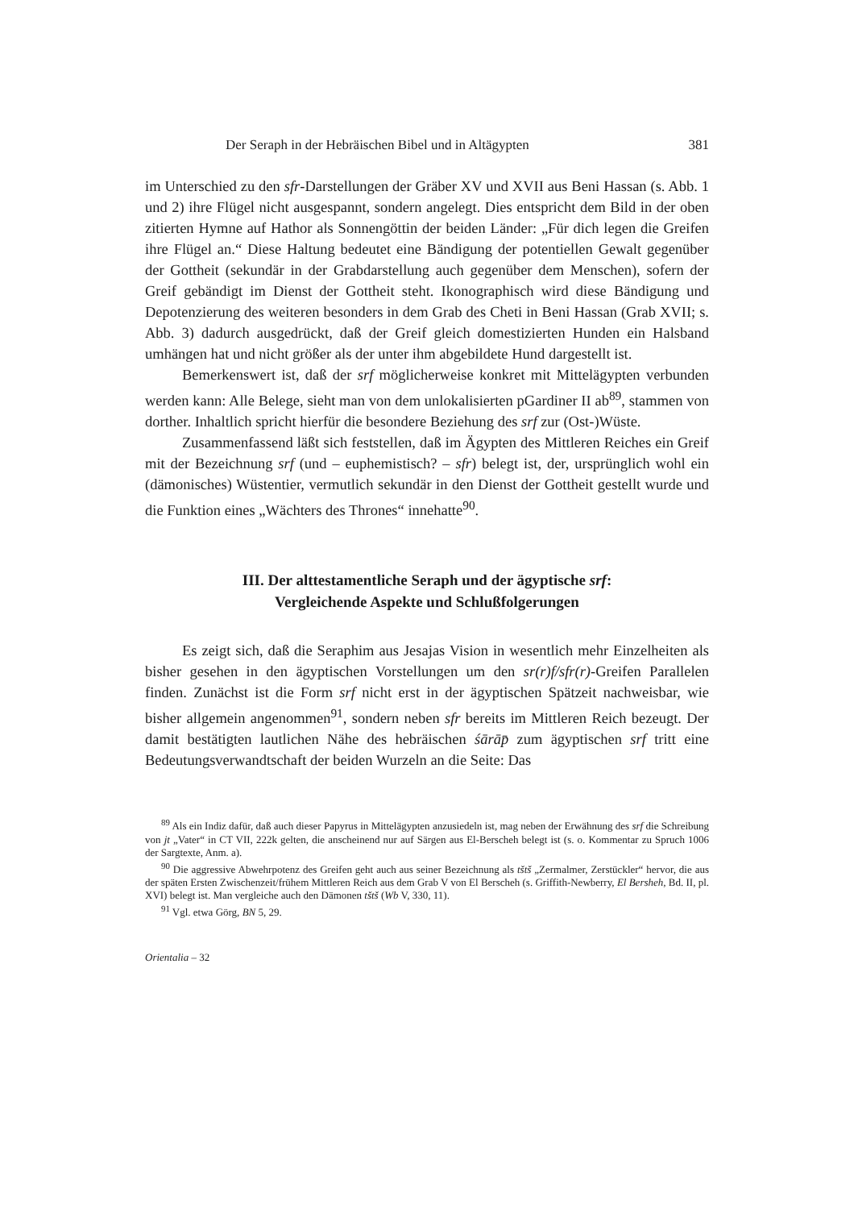Der Seraph in der Hebräischen Bibel und in Altägypten 381
im Unterschied zu den sfr-Darstellungen der Gräber XV und XVII aus Beni Hassan (s. Abb. 1 und 2) ihre Flügel nicht ausgespannt, sondern angelegt. Dies entspricht dem Bild in der oben zitierten Hymne auf Hathor als Sonnengöttin der beiden Länder: „Für dich legen die Greifen ihre Flügel an.“ Diese Haltung bedeutet eine Bändigung der potentiellen Gewalt gegenüber der Gottheit (sekundär in der Grabdarstellung auch gegenüber dem Menschen), sofern der Greif gebändigt im Dienst der Gottheit steht. Ikonographisch wird diese Bändigung und Depotenzierung des weiteren besonders in dem Grab des Cheti in Beni Hassan (Grab XVII; s. Abb. 3) dadurch ausgedrückt, daß der Greif gleich domestizierten Hunden ein Halsband umhängen hat und nicht größer als der unter ihm abgebildete Hund dargestellt ist.
Bemerkenswert ist, daß der srf möglicherweise konkret mit Mittelägypten verbunden werden kann: Alle Belege, sieht man von dem unlokalisierten pGardiner II ab<sup>89</sup>, stammen von dorther. Inhaltlich spricht hierfür die besondere Beziehung des srf zur (Ost-)Wüste.
Zusammenfassend läßt sich feststellen, daß im Ägypten des Mittleren Reiches ein Greif mit der Bezeichnung srf (und – euphemistisch? – sfr) belegt ist, der, ursprünglich wohl ein (dämonisches) Wüstentier, vermutlich sekundär in den Dienst der Gottheit gestellt wurde und die Funktion eines „Wächters des Thrones“ innehatte<sup>90</sup>.
III. Der alttestamentliche Seraph und der ägyptische srf:
Vergleichende Aspekte und Schlußfolgerungen
Es zeigt sich, daß die Seraphim aus Jesajas Vision in wesentlich mehr Einzelheiten als bisher gesehen in den ägyptischen Vorstellungen um den sr(r)f/sfr(r)-Greifen Parallelen finden. Zunächst ist die Form srf nicht erst in der ägyptischen Spätzeit nachweisbar, wie bisher allgemein angenommen<sup>91</sup>, sondern neben sfr bereits im Mittleren Reich bezeugt. Der damit bestätigten lautlichen Nähe des hebräischen śārāp̄ zum ägyptischen srf tritt eine Bedeutungsverwandtschaft der beiden Wurzeln an die Seite: Das
<sup>89</sup> Als ein Indiz dafür, daß auch dieser Papyrus in Mittelägypten anzusiedeln ist, mag neben der Erwähnung des srf die Schreibung von jt „Vater“ in CT VII, 222k gelten, die anscheinend nur auf Särgen aus El-Berscheh belegt ist (s. o. Kommentar zu Spruch 1006 der Sargtexte, Anm. a).
<sup>90</sup> Die aggressive Abwehrpotenz des Greifen geht auch aus seiner Bezeichnung als tštš „Zermalmer, Zerstückler“ hervor, die aus der späten Ersten Zwischenzeit/frühem Mittleren Reich aus dem Grab V von El Berscheh (s. Griffith-Newberry, El Bersheh, Bd. II, pl. XVI) belegt ist. Man vergleiche auch den Dämonen tštš (Wb V, 330, 11).
<sup>91</sup> Vgl. etwa Görg, BN 5, 29.
Orientalia – 32